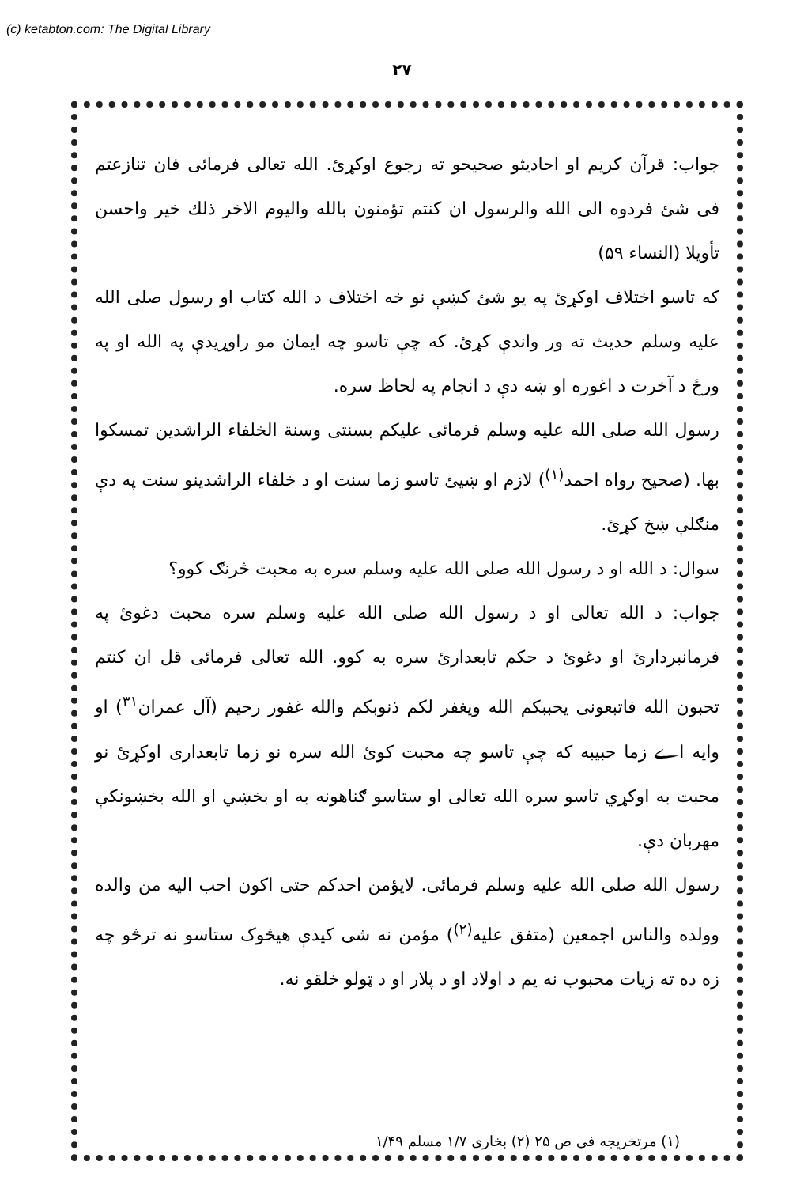(c) ketabton.com: The Digital Library
۲۷
جواب: قرآن کریم او احادیثو صحیحو ته رجوع اوکړئ. الله تعالی فرمائی فان تنازعتم فی شئ فردوه الی الله والرسول ان کنتم تؤمنون بالله والیوم الاخر ذلك خیر واحسن تأویلا (النساء ۵۹)
که تاسو اختلاف اوکړئ په یو شئ کښې نو خه اختلاف د الله کتاب او رسول صلی الله علیه وسلم حدیث ته ور واندې کړئ. که چې تاسو چه ایمان مو راوړیدې په الله او په ورځ د آخرت د اغوره او ښه دې د انجام په لحاظ سره.
رسول الله صلی الله علیه وسلم فرمائی علیکم بسنتی وسنة الخلفاء الراشدین تمسکوا بها. (صحیح رواه احمد<sup>(۱)</sup>) لازم او ښیئ تاسو زما سنت او د خلفاء الراشدینو سنت په دې منګلې ښخ کړئ.
سوال: د الله او د رسول الله صلی الله علیه وسلم سره به محبت څرنګ کوو؟
جواب: د الله تعالی او د رسول الله صلی الله علیه وسلم سره محبت دغوئ په فرمانبردارئ او دغوئ د حکم تابعدارئ سره به کوو. الله تعالی فرمائی قل ان کنتم تحبون الله فاتبعونی یحببکم الله ویغفر لکم ذنوبکم والله غفور رحیم (آل عمران<sup>۳۱</sup>) او وایه اے زما حبیبه که چې تاسو چه محبت کوئ الله سره نو زما تابعداری اوکړئ نو محبت به اوکړي تاسو سره الله تعالی او ستاسو ګناهونه به او بخښي او الله بخښونکې مهربان دې.
رسول الله صلی الله علیه وسلم فرمائی. لایؤمن احدکم حتی اکون احب الیه من والده وولده والناس اجمعین (متفق علیه<sup>(۲)</sup>) مؤمن نه شی کیدې هیڅوک ستاسو نه ترڅو چه زه ده ته زیات محبوب نه یم د اولاد او د پلار او د ټولو خلقو نه.
(۱) مرتخریجه فی ص ۲۵ (۲) بخاری ۱/۷ مسلم ۱/۴۹